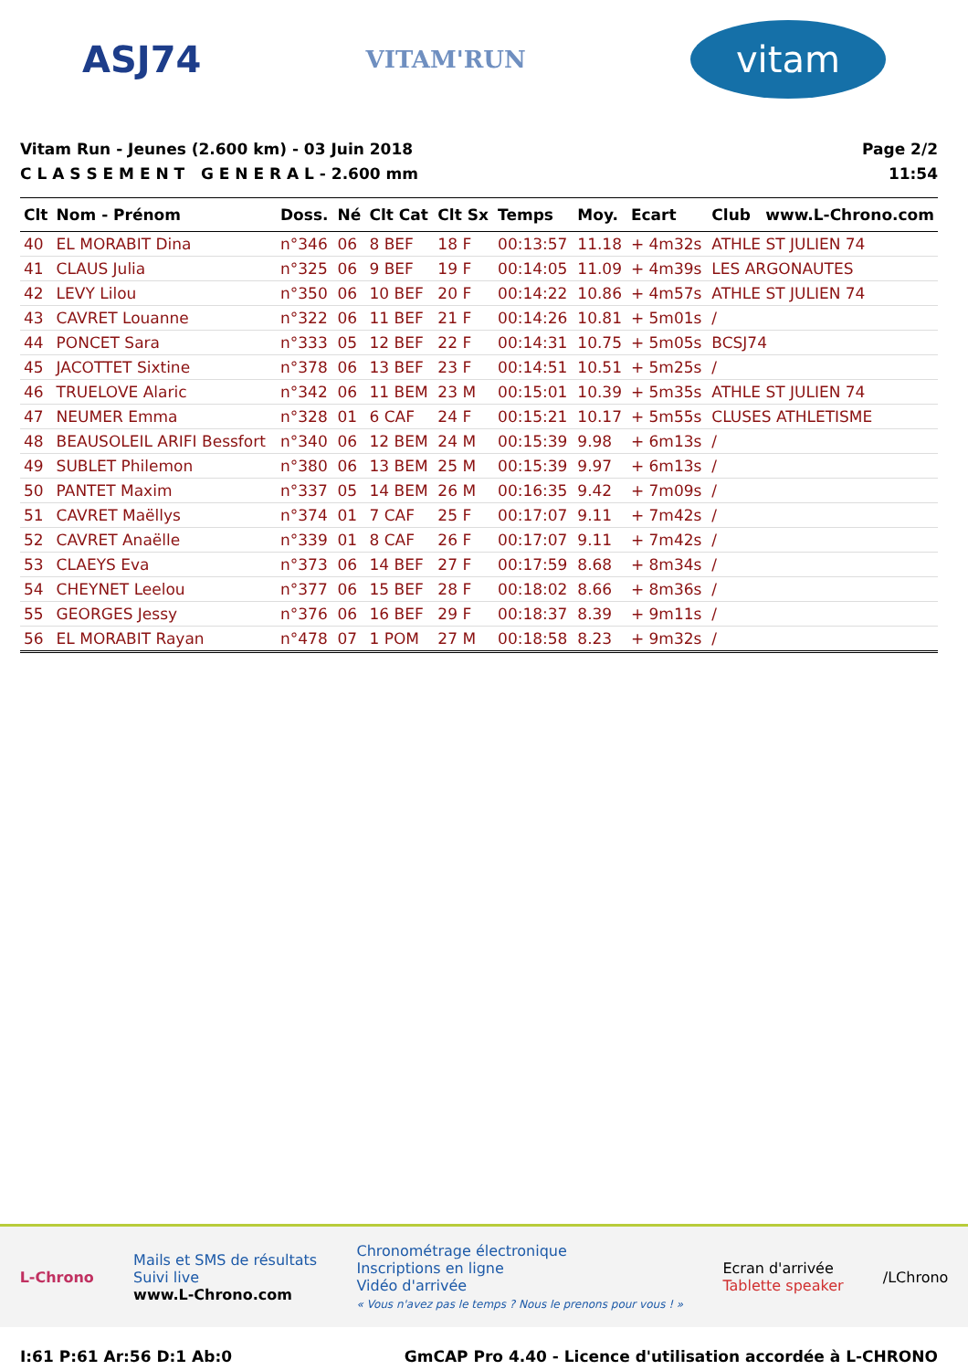ASJ74 VITAM'RUN vitam
Vitam Run - Jeunes (2.600 km) - 03 Juin 2018
C L A S S E M E N T G E N E R A L - 2.600 mm
Page 2/2
11:54
| Clt | Nom - Prénom | Doss. | Né | Clt Cat | Clt Sx | Temps | Moy. | Ecart | Club | www.L-Chrono.com |
| --- | --- | --- | --- | --- | --- | --- | --- | --- | --- | --- |
| 40 | EL MORABIT Dina | n°346 | 06 | 8 BEF | 18 F | 00:13:57 | 11.18 | + 4m32s | ATHLE ST JULIEN 74 | |
| 41 | CLAUS Julia | n°325 | 06 | 9 BEF | 19 F | 00:14:05 | 11.09 | + 4m39s | LES ARGONAUTES | |
| 42 | LEVY Lilou | n°350 | 06 | 10 BEF | 20 F | 00:14:22 | 10.86 | + 4m57s | ATHLE ST JULIEN 74 | |
| 43 | CAVRET Louanne | n°322 | 06 | 11 BEF | 21 F | 00:14:26 | 10.81 | + 5m01s | / | |
| 44 | PONCET Sara | n°333 | 05 | 12 BEF | 22 F | 00:14:31 | 10.75 | + 5m05s | BCSJ74 | |
| 45 | JACOTTET Sixtine | n°378 | 06 | 13 BEF | 23 F | 00:14:51 | 10.51 | + 5m25s | / | |
| 46 | TRUELOVE Alaric | n°342 | 06 | 11 BEM | 23 M | 00:15:01 | 10.39 | + 5m35s | ATHLE ST JULIEN 74 | |
| 47 | NEUMER Emma | n°328 | 01 | 6 CAF | 24 F | 00:15:21 | 10.17 | + 5m55s | CLUSES ATHLETISME | |
| 48 | BEAUSOLEIL ARIFI Bessfort | n°340 | 06 | 12 BEM | 24 M | 00:15:39 | 9.98 | + 6m13s | / | |
| 49 | SUBLET Philemon | n°380 | 06 | 13 BEM | 25 M | 00:15:39 | 9.97 | + 6m13s | / | |
| 50 | PANTET Maxim | n°337 | 05 | 14 BEM | 26 M | 00:16:35 | 9.42 | + 7m09s | / | |
| 51 | CAVRET Maëllys | n°374 | 01 | 7 CAF | 25 F | 00:17:07 | 9.11 | + 7m42s | / | |
| 52 | CAVRET Anaëlle | n°339 | 01 | 8 CAF | 26 F | 00:17:07 | 9.11 | + 7m42s | / | |
| 53 | CLAEYS Eva | n°373 | 06 | 14 BEF | 27 F | 00:17:59 | 8.68 | + 8m34s | / | |
| 54 | CHEYNET Leelou | n°377 | 06 | 15 BEF | 28 F | 00:18:02 | 8.66 | + 8m36s | / | |
| 55 | GEORGES Jessy | n°376 | 06 | 16 BEF | 29 F | 00:18:37 | 8.39 | + 9m11s | / | |
| 56 | EL MORABIT Rayan | n°478 | 07 | 1 POM | 27 M | 00:18:58 | 8.23 | + 9m32s | / | |
L-Chrono
Mails et SMS de résultats
Suivi live
www.L-Chrono.com
Chronométrage électronique
Inscriptions en ligne
Vidéo d'arrivée
« Vous n'avez pas le temps ? Nous le prenons pour vous ! »
Ecran d'arrivée
Tablette speaker
/LChrono
I:61 P:61 Ar:56 D:1 Ab:0 GmCAP Pro 4.40 - Licence d'utilisation accordée à L-CHRONO